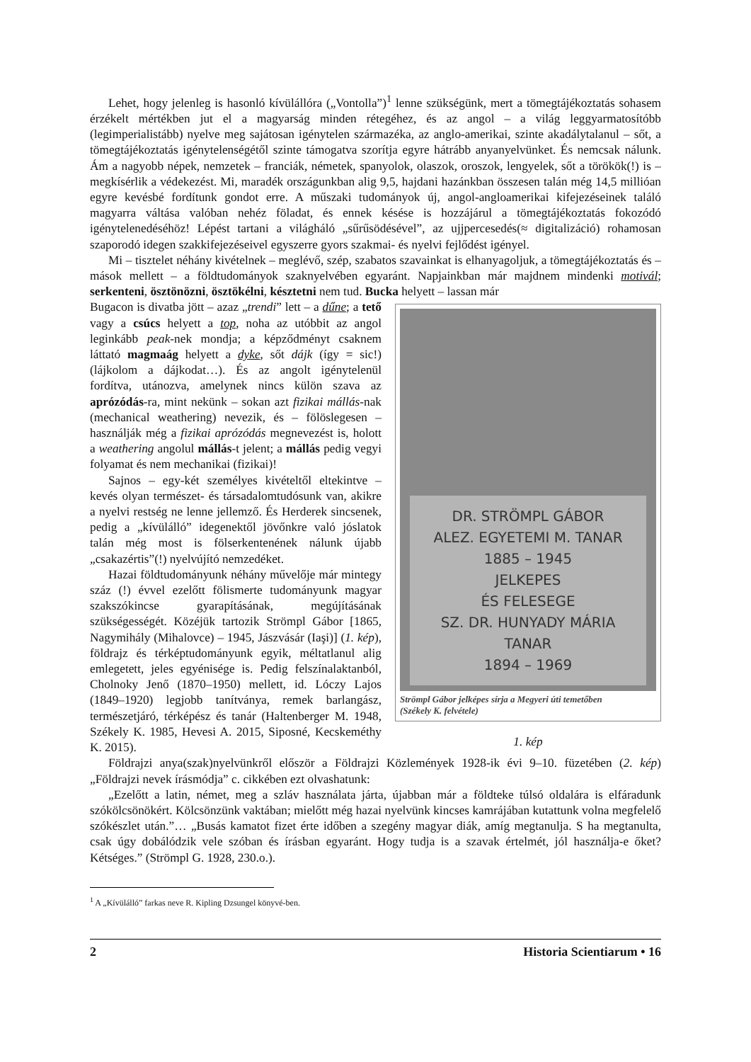Lehet, hogy jelenleg is hasonló kívülállóra („Vontolla”)<sup>1</sup> lenne szükségünk, mert a tömegtájékoztatás sohasem érzékelt mértékben jut el a magyarság minden rétegéhez, és az angol – a világ leggyarmatosítóbb (legimperialistább) nyelve meg sajátosan igénytelen származéka, az anglo-amerikai, szinte akadálytalanul – sőt, a tömegtájékoztatás igénytelenségétől szinte támogatva szorítja egyre hátrább anyanyelvünket. És nemcsak nálunk. Ám a nagyobb népek, nemzetek – franciák, németek, spanyolok, olaszok, oroszok, lengyelek, sőt a törökök(!) is – megkísérlik a védekezést. Mi, maradék országunkban alig 9,5, hajdani hazánkban összesen talán még 14,5 millióan egyre kevésbé fordítunk gondot erre. A műszaki tudományok új, angol-angloamerikai kifejezéseinek találó magyarra váltása valóban nehéz föladat, és ennek késése is hozzájárul a tömegtájékoztatás fokozódó igénytelenedéséhöz! Lépést tartani a világháló „sűrűsödésével”, az ujjpercesedés(≈ digitalizáció) rohamosan szaporodó idegen szakkifejezéseivel egyszerre gyors szakmai- és nyelvi fejlődést igényel.
Mi – tisztelet néhány kivételnek – meglévő, szép, szabatos szavainkat is elhanyagoljuk, a tömegtájékoztatás és – mások mellett – a földtudományok szaknyelvében egyaránt. Napjainkban már majdnem mindenki motivál; serkenteni, ösztönözni, ösztökélni, késztetni nem tud. Bucka helyett – lassan már
Bugacon is divatba jött – azaz „trendi” lett – a dűne; a tető vagy a csúcs helyett a top, noha az utóbbit az angol leginkább peak-nek mondja; a képződményt csaknem láttató magmaág helyett a dyke, sőt dájk (így = sic!) (lájkolom a dájkodat…). És az angolt igénytelenül fordítva, utánozva, amelynek nincs külön szava az aprózódás-ra, mint nekünk – sokan azt fizikai mállás-nak (mechanical weathering) nevezik, és – fölöslegesen – használják még a fizikai aprózódás megnevezést is, holott a weathering angolul mállás-t jelent; a mállás pedig vegyi folyamat és nem mechanikai (fizikai)!
Sajnos – egy-két személyes kivételtől eltekintve – kevés olyan természet- és társadalomtudósunk van, akikre a nyelvi restség ne lenne jellemző. És Herderek sincsenek, pedig a „kívülálló” idegenektől jövőnkre való jóslatok talán még most is fölserkentenének nálunk újabb „csakazértis”(!) nyelvújító nemzedéket.
Hazai földtudományunk néhány művelője már mintegy száz (!) évvel ezelőtt fölismerte tudományunk magyar szakszókincse gyarapításának, megújításának szükségességét. Közéjük tartozik Strömpl Gábor [1865, Nagymihály (Mihalovce) – 1945, Jászvásár (Iaşi)] (1. kép), földrajz és térképtudományunk egyik, méltatlanul alig emlegetett, jeles egyénisége is. Pedig felszínalaktanból, Cholnoky Jenő (1870–1950) mellett, id. Lóczy Lajos (1849–1920) legjobb tanítványa, remek barlangász, természetjáró, térképész és tanár (Haltenberger M. 1948, Székely K. 1985, Hevesi A. 2015, Siposné, Kecskeméthy K. 2015).
DR. STRÖMPL GÁBOR
ALEZ. EGYETEMI M. TANAR
1885 – 1945
JELKEPES
ÉS FELESEGE
SZ. DR. HUNYADY MÁRIA
TANAR
1894 – 1969
Strömpl Gábor jelképes sírja a Megyeri úti temetőben
(Székely K. felvétele)
1. kép
Földrajzi anya(szak)nyelvünkről először a Földrajzi Közlemények 1928-ik évi 9–10. füzetében (2. kép) „Földrajzi nevek írásmódja” c. cikkében ezt olvashatunk:
„Ezelőtt a latin, német, meg a szláv használata járta, újabban már a földteke túlsó oldalára is elfáradunk szókölcsönökért. Kölcsönzünk vaktában; mielőtt még hazai nyelvünk kincses kamrájában kutattunk volna megfelelő szókészlet után.”… „Busás kamatot fizet érte időben a szegény magyar diák, amíg megtanulja. S ha megtanulta, csak úgy dobálódzik vele szóban és írásban egyaránt. Hogy tudja is a szavak értelmét, jól használja-e őket? Kétséges.” (Strömpl G. 1928, 230.o.).
<sup>1</sup> A „Kívülálló” farkas neve R. Kipling Dzsungel könyvé-ben.
2 Historia Scientiarum • 16